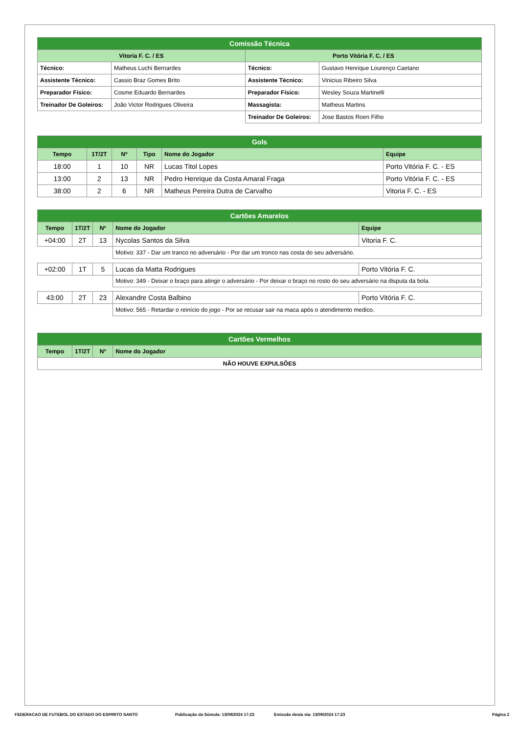| Comissão Técnica | | | |
| Vitoria F. C. / ES | | Porto Vitória F. C. / ES | |
| Técnico: | Matheus Luchi Bernardes | Técnico: | Gustavo Henrique Lourenço Caetano |
| Assistente Técnico: | Cassio Braz Gomes Brito | Assistente Técnico: | Vinicius Ribeiro Silva |
| Preparador Físico: | Cosme Eduardo Bernardes | Preparador Físico: | Wesley Souza Martinelli |
| Treinador De Goleiros: | João Victor Rodrigues Oliveira | Massagista: | Matheus Martins |
| | | Treinador De Goleiros: | Jose Bastos Roen Filho |
| Gols | | | | | |
| Tempo | 1T/2T | Nº | Tipo | Nome do Jogador | Equipe |
| 18:00 | 1 | 10 | NR | Lucas Titol Lopes | Porto Vitória F. C. - ES |
| 13:00 | 2 | 13 | NR | Pedro Henrique da Costa Amaral Fraga | Porto Vitória F. C. - ES |
| 38:00 | 2 | 6 | NR | Matheus Pereira Dutra de Carvalho | Vitoria F. C. - ES |
| Cartões Amarelos | | | | |
| Tempo | 1T/2T | Nº | Nome do Jogador | Equipe |
| +04:00 | 2T | 13 | Nycolas Santos da Silva | Vitoria F. C. |
| | | | Motivo: 337 - Dar um tranco no adversário - Por dar um tronco nas costa do seu adversário. | |
| +02:00 | 1T | 5 | Lucas da Matta Rodrigues | Porto Vitória F. C. |
| | | | Motivo: 349 - Deixar o braço para atingir o adversário - Por deixar o braço no rosto do seu adversário na disputa da bola. | |
| 43:00 | 2T | 23 | Alexandre Costa Balbino | Porto Vitória F. C. |
| | | | Motivo: 565 - Retardar o reinício do jogo - Por se recusar sair na maca após o atendimento medico. | |
| Cartões Vermelhos | | | |
| Tempo | 1T/2T | Nº | Nome do Jogador |
| NÃO HOUVE EXPULSÕES | | | |
FEDERACAO DE FUTEBOL DO ESTADO DO ESPIRITO SANTO Publicação da Súmula: 13/09/2024 17:23 Emissão desta via: 13/09/2024 17:23 Página 2